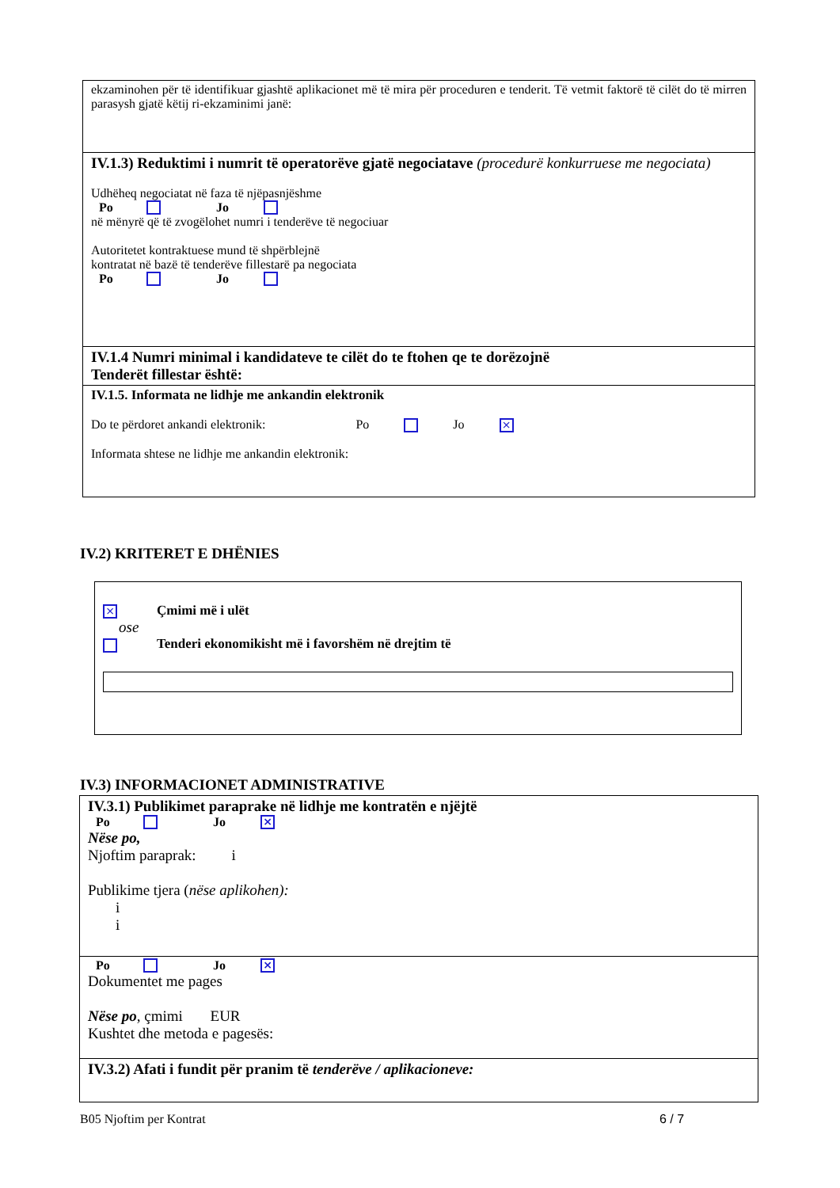ekzaminohen për të identifikuar gjashtë aplikacionet më të mira për proceduren e tenderit. Të vetmit faktorë të cilët do të mirren parasysh gjatë këtij ri-ekzaminimi janë:
IV.1.3) Reduktimi i numrit të operatorëve gjatë negociatave (procedurë konkurruese me negociata)
Udhëheq negociatat në faza të njëpasnjëshme
Po Jo
në mënyrë që të zvogëlohet numri i tenderëve të negociuar
Autoritetet kontraktuese mund të shpërblejnë
kontratat në bazë të tenderëve fillestarë pa negociata
Po Jo
IV.1.4 Numri minimal i kandidateve te cilët do te ftohen qe te dorëzojnë
Tenderët fillestar është:
IV.1.5. Informata ne lidhje me ankandin elektronik
Do te përdoret ankandi elektronik: Po Jo ×
Informata shtese ne lidhje me ankandin elektronik:
IV.2) KRITERET E DHËNIES
× Çmimi më i ulët
ose
Tenderi ekonomikisht më i favorshëm në drejtim të
IV.3) INFORMACIONET ADMINISTRATIVE
IV.3.1) Publikimet paraprake në lidhje me kontratën e njëjtë
Po Jo ×
Nëse po,
Njoftim paraprak: i
Publikime tjera (nëse aplikohen):
i
i
Po Jo ×
Dokumentet me pages
Nëse po, çmimi EUR
Kushtet dhe metoda e pagesës:
IV.3.2) Afati i fundit për pranim të tenderëve / aplikacioneve:
B05 Njoftim per Kontrat 6 / 7